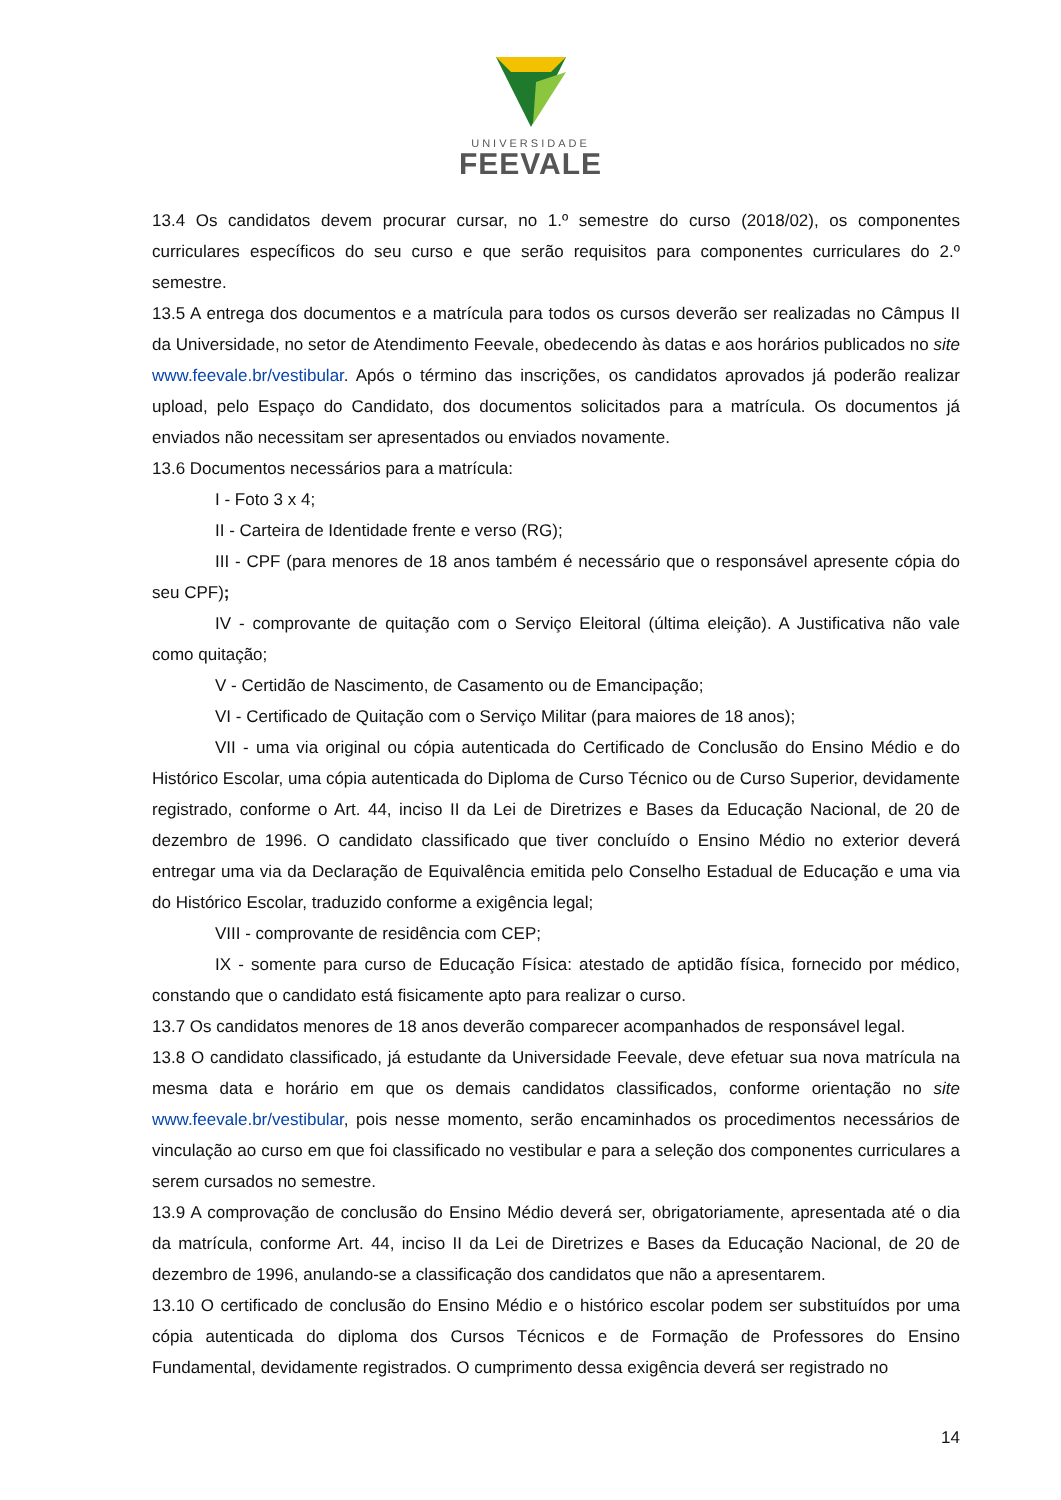UNIVERSIDADE
FEEVALE
13.4 Os candidatos devem procurar cursar, no 1.º semestre do curso (2018/02), os componentes curriculares específicos do seu curso e que serão requisitos para componentes curriculares do 2.º semestre.
13.5 A entrega dos documentos e a matrícula para todos os cursos deverão ser realizadas no Câmpus II da Universidade, no setor de Atendimento Feevale, obedecendo às datas e aos horários publicados no site www.feevale.br/vestibular. Após o término das inscrições, os candidatos aprovados já poderão realizar upload, pelo Espaço do Candidato, dos documentos solicitados para a matrícula. Os documentos já enviados não necessitam ser apresentados ou enviados novamente.
13.6 Documentos necessários para a matrícula:
I - Foto 3 x 4;
II - Carteira de Identidade frente e verso (RG);
III - CPF (para menores de 18 anos também é necessário que o responsável apresente cópia do seu CPF);
IV - comprovante de quitação com o Serviço Eleitoral (última eleição). A Justificativa não vale como quitação;
V - Certidão de Nascimento, de Casamento ou de Emancipação;
VI - Certificado de Quitação com o Serviço Militar (para maiores de 18 anos);
VII - uma via original ou cópia autenticada do Certificado de Conclusão do Ensino Médio e do Histórico Escolar, uma cópia autenticada do Diploma de Curso Técnico ou de Curso Superior, devidamente registrado, conforme o Art. 44, inciso II da Lei de Diretrizes e Bases da Educação Nacional, de 20 de dezembro de 1996. O candidato classificado que tiver concluído o Ensino Médio no exterior deverá entregar uma via da Declaração de Equivalência emitida pelo Conselho Estadual de Educação e uma via do Histórico Escolar, traduzido conforme a exigência legal;
VIII - comprovante de residência com CEP;
IX - somente para curso de Educação Física: atestado de aptidão física, fornecido por médico, constando que o candidato está fisicamente apto para realizar o curso.
13.7 Os candidatos menores de 18 anos deverão comparecer acompanhados de responsável legal.
13.8 O candidato classificado, já estudante da Universidade Feevale, deve efetuar sua nova matrícula na mesma data e horário em que os demais candidatos classificados, conforme orientação no site www.feevale.br/vestibular, pois nesse momento, serão encaminhados os procedimentos necessários de vinculação ao curso em que foi classificado no vestibular e para a seleção dos componentes curriculares a serem cursados no semestre.
13.9 A comprovação de conclusão do Ensino Médio deverá ser, obrigatoriamente, apresentada até o dia da matrícula, conforme Art. 44, inciso II da Lei de Diretrizes e Bases da Educação Nacional, de 20 de dezembro de 1996, anulando-se a classificação dos candidatos que não a apresentarem.
13.10 O certificado de conclusão do Ensino Médio e o histórico escolar podem ser substituídos por uma cópia autenticada do diploma dos Cursos Técnicos e de Formação de Professores do Ensino Fundamental, devidamente registrados. O cumprimento dessa exigência deverá ser registrado no
14